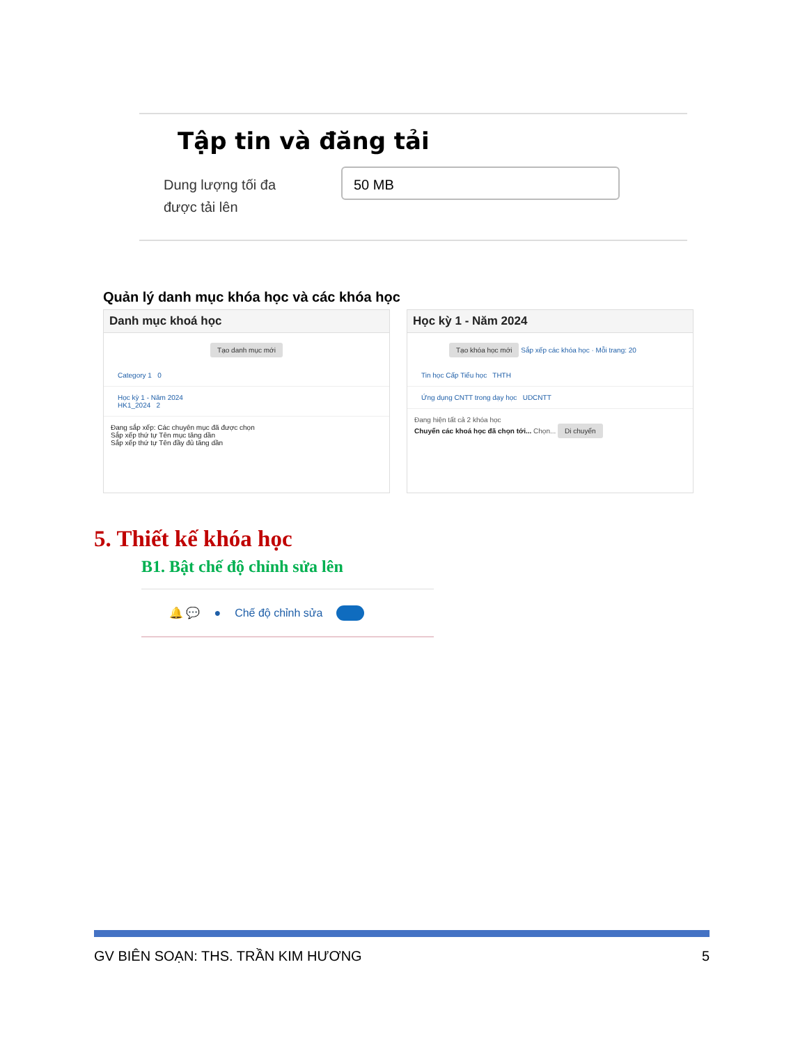Tập tin và đăng tải
Dung lượng tối đa
được tải lên
50 MB
Quản lý danh mục khóa học và các khóa học
Danh mục khoá học
Tạo danh mục mới
Category 1 0
Học kỳ 1 - Năm 2024
HK1_2024 2
Đang sắp xếp: Các chuyên mục đã được chọn
Sắp xếp thứ tự Tên mục tăng dần
Sắp xếp thứ tự Tên đầy đủ tăng dần
Học kỳ 1 - Năm 2024
Tạo khóa học mới Sắp xếp các khóa học · Mỗi trang: 20
Tin học Cấp Tiểu học THTH
Ứng dụng CNTT trong dạy học UDCNTT
Đang hiện tất cả 2 khóa học
Chuyển các khoá học đã chọn tới... Chọn... Di chuyển
5. Thiết kế khóa học
B1. Bật chế độ chỉnh sửa lên
🔔 💬 ● Chế độ chỉnh sửa
GV BIÊN SOẠN: THS. TRẦN KIM HƯƠNG 5